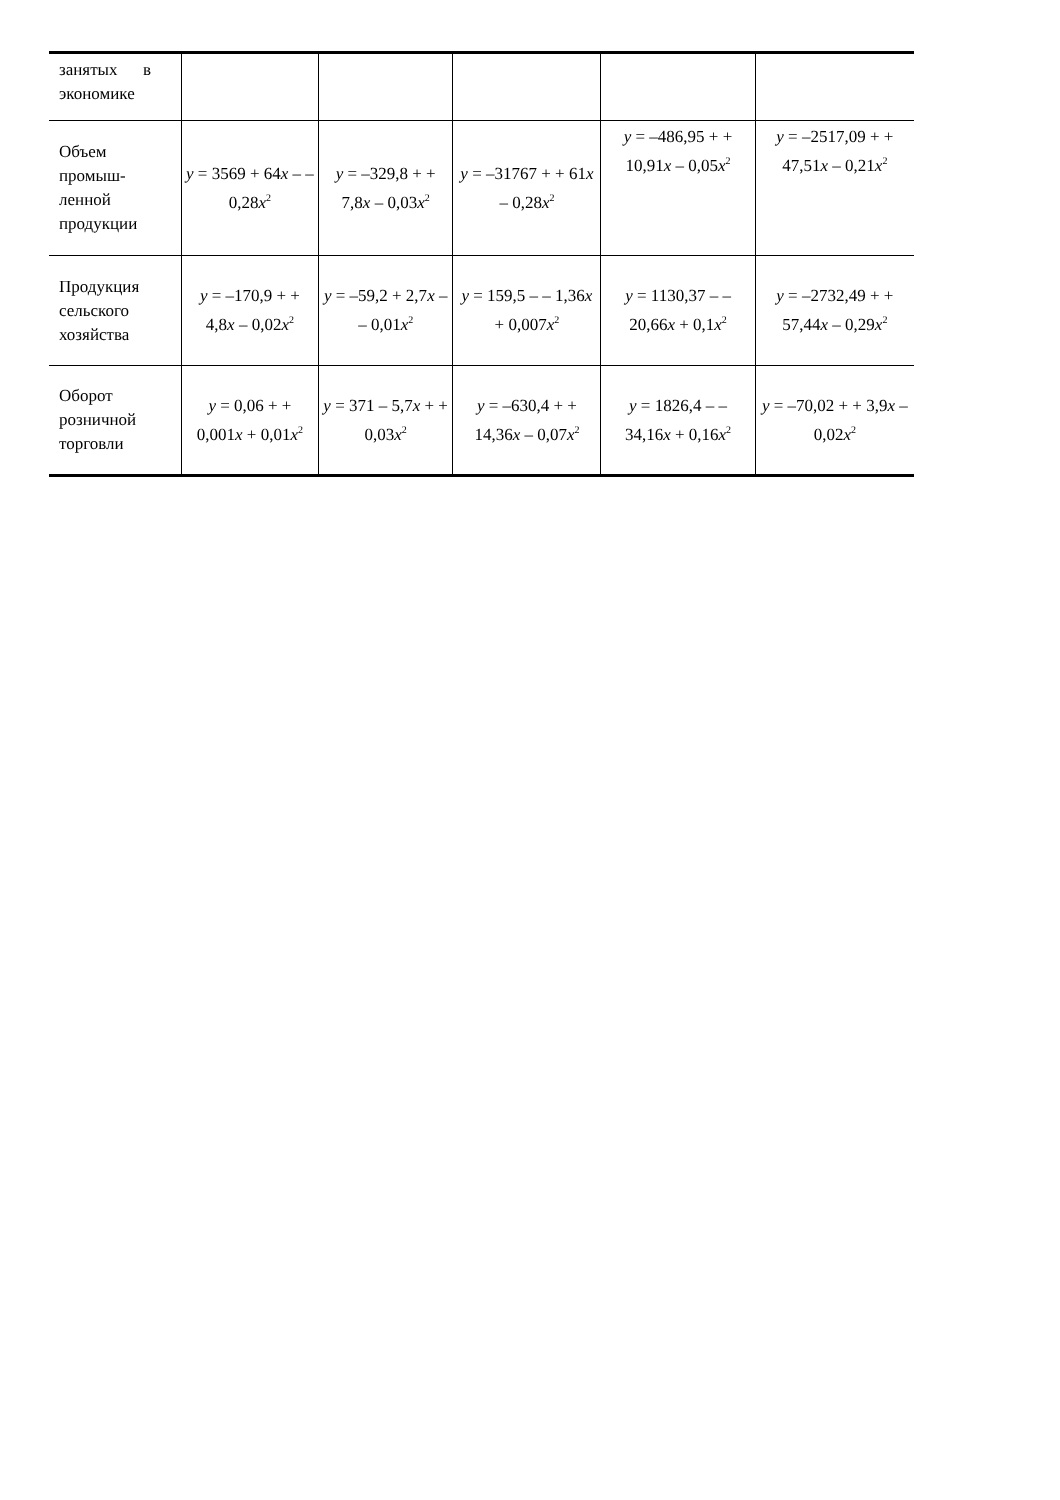| занятых в экономике | | | | | |
| Объем промыш-ленной продукции | y = 3569 + 64 x – – 0,28 x<sup>2</sup> | y = –329,8 + + 7,8 x – 0,03 x<sup>2</sup> | y = –31767 + + 61 x – 0,28 x<sup>2</sup> | y = –486,95 + + 10,91 x – 0,05 x<sup>2</sup> | y = –2517,09 + + 47,51 x – 0,21 x<sup>2</sup> |
| Продукция сельского хозяйства | y = –170,9 + + 4,8 x – 0,02 x<sup>2</sup> | y = –59,2 + 2,7 x – – 0,01 x<sup>2</sup> | y = 159,5 – – 1,36 x + 0,007 x<sup>2</sup> | y = 1130,37 – – 20,66 x + 0,1 x<sup>2</sup> | y = –2732,49 + + 57,44 x – 0,29 x<sup>2</sup> |
| Оборот розничной торговли | y = 0,06 + + 0,001 x + 0,01 x<sup>2</sup> | y = 371 – 5,7 x + + 0,03 x<sup>2</sup> | y = –630,4 + + 14,36 x – 0,07 x<sup>2</sup> | y = 1826,4 – – 34,16 x + 0,16 x<sup>2</sup> | y = –70,02 + + 3,9 x –0,02 x<sup>2</sup> |